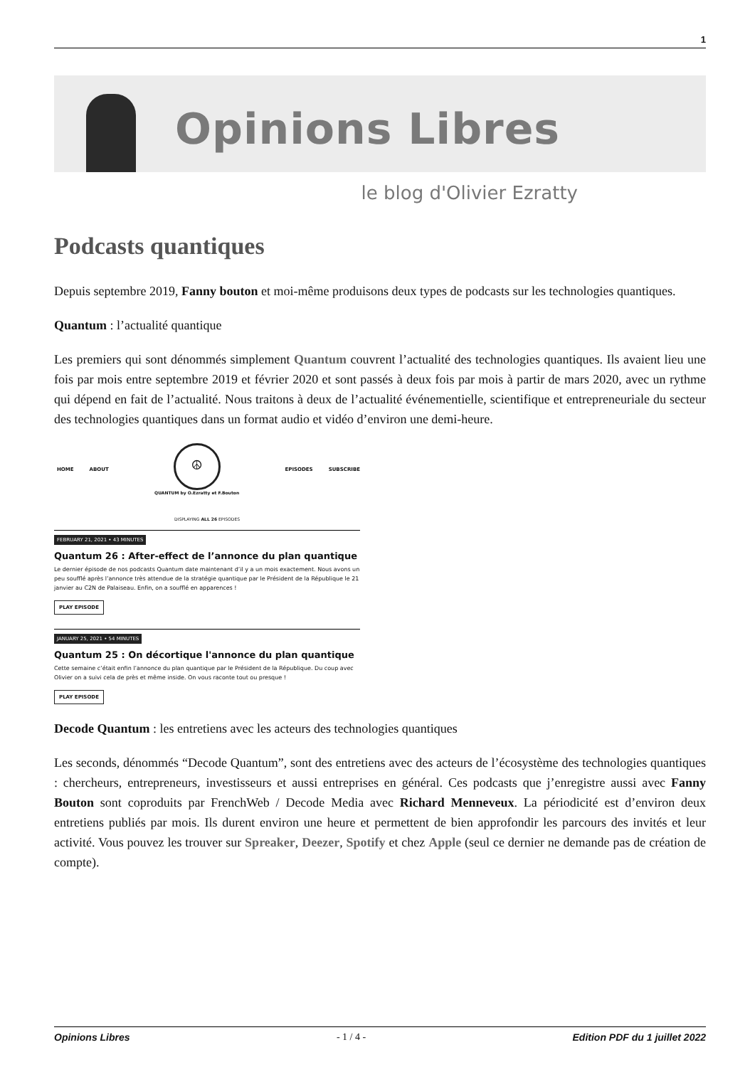1
Opinions Libres
le blog d'Olivier Ezratty
Podcasts quantiques
Depuis septembre 2019, Fanny bouton et moi-même produisons deux types de podcasts sur les technologies quantiques.
Quantum : l’actualité quantique
Les premiers qui sont dénommés simplement Quantum couvrent l’actualité des technologies quantiques. Ils avaient lieu une fois par mois entre septembre 2019 et février 2020 et sont passés à deux fois par mois à partir de mars 2020, avec un rythme qui dépend en fait de l’actualité. Nous traitons à deux de l’actualité événementielle, scientifique et entrepreneuriale du secteur des technologies quantiques dans un format audio et vidéo d’environ une demi-heure.
HOME ABOUT
☮
QUANTUM by O.Ezratty et F.Bouton
EPISODES SUBSCRIBE
DISPLAYING ALL 26 EPISODES
FEBRUARY 21, 2021 • 43 MINUTES
Quantum 26 : After-effect de l’annonce du plan quantique
Le dernier épisode de nos podcasts Quantum date maintenant d’il y a un mois exactement. Nous avons un peu soufflé après l’annonce très attendue de la stratégie quantique par le Président de la République le 21 janvier au C2N de Palaiseau. Enfin, on a soufflé en apparences !
PLAY EPISODE
JANUARY 25, 2021 • 54 MINUTES
Quantum 25 : On décortique l'annonce du plan quantique
Cette semaine c’était enfin l’annonce du plan quantique par le Président de la République. Du coup avec Olivier on a suivi cela de près et même inside. On vous raconte tout ou presque !
PLAY EPISODE
Decode Quantum : les entretiens avec les acteurs des technologies quantiques
Les seconds, dénommés “Decode Quantum”, sont des entretiens avec des acteurs de l’écosystème des technologies quantiques : chercheurs, entrepreneurs, investisseurs et aussi entreprises en général. Ces podcasts que j’enregistre aussi avec Fanny Bouton sont coproduits par FrenchWeb / Decode Media avec Richard Menneveux. La périodicité est d’environ deux entretiens publiés par mois. Ils durent environ une heure et permettent de bien approfondir les parcours des invités et leur activité. Vous pouvez les trouver sur Spreaker, Deezer, Spotify et chez Apple (seul ce dernier ne demande pas de création de compte).
Opinions Libres - 1 / 4 - Edition PDF du 1 juillet 2022